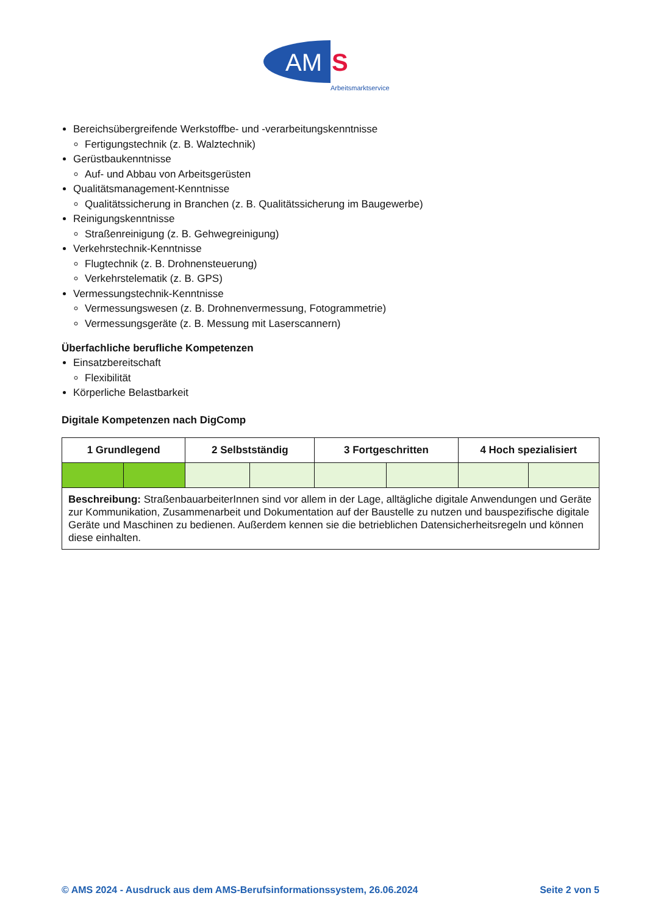AM
S
Arbeitsmarktservice
Bereichsübergreifende Werkstoffbe- und -verarbeitungskenntnisse
Fertigungstechnik (z. B. Walztechnik)
Gerüstbaukenntnisse
Auf- und Abbau von Arbeitsgerüsten
Qualitätsmanagement-Kenntnisse
Qualitätssicherung in Branchen (z. B. Qualitätssicherung im Baugewerbe)
Reinigungskenntnisse
Straßenreinigung (z. B. Gehwegreinigung)
Verkehrstechnik-Kenntnisse
Flugtechnik (z. B. Drohnensteuerung)
Verkehrstelematik (z. B. GPS)
Vermessungstechnik-Kenntnisse
Vermessungswesen (z. B. Drohnenvermessung, Fotogrammetrie)
Vermessungsgeräte (z. B. Messung mit Laserscannern)
Überfachliche berufliche Kompetenzen
Einsatzbereitschaft
Flexibilität
Körperliche Belastbarkeit
Digitale Kompetenzen nach DigComp
| 1 Grundlegend | | 2 Selbstständig | | 3 Fortgeschritten | | 4 Hoch spezialisiert | |
| --- | --- | --- | --- | --- | --- | --- | --- |
| Beschreibung: StraßenbauarbeiterInnen sind vor allem in der Lage, alltägliche digitale Anwendungen und Geräte zur Kommunikation, Zusammenarbeit und Dokumentation auf der Baustelle zu nutzen und bauspezifische digitale Geräte und Maschinen zu bedienen. Außerdem kennen sie die betrieblichen Datensicherheitsregeln und können diese einhalten. | | | | | | | |
© AMS 2024 - Ausdruck aus dem AMS-Berufsinformationssystem, 26.06.2024 Seite 2 von 5